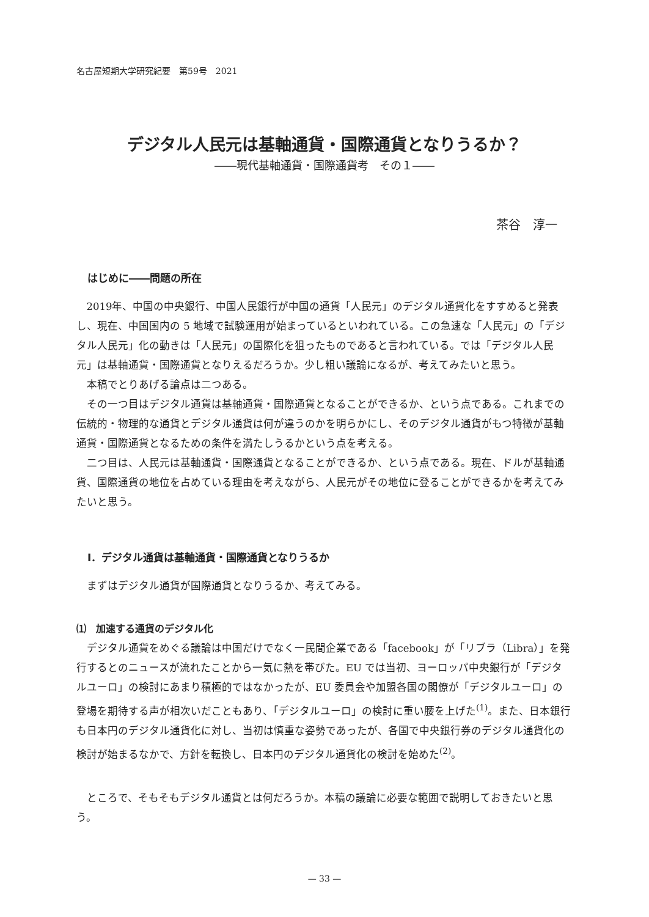名古屋短期大学研究紀要　第59号　2021
デジタル人民元は基軸通貨・国際通貨となりうるか？
――現代基軸通貨・国際通貨考　その１――
茶谷　淳一
はじめに――問題の所在
2019年、中国の中央銀行、中国人民銀行が中国の通貨「人民元」のデジタル通貨化をすすめると発表し、現在、中国国内の 5 地域で試験運用が始まっているといわれている。この急速な「人民元」の「デジタル人民元」化の動きは「人民元」の国際化を狙ったものであると言われている。では「デジタル人民元」は基軸通貨・国際通貨となりえるだろうか。少し粗い議論になるが、考えてみたいと思う。
本稿でとりあげる論点は二つある。
その一つ目はデジタル通貨は基軸通貨・国際通貨となることができるか、という点である。これまでの伝統的・物理的な通貨とデジタル通貨は何が違うのかを明らかにし、そのデジタル通貨がもつ特徴が基軸通貨・国際通貨となるための条件を満たしうるかという点を考える。
二つ目は、人民元は基軸通貨・国際通貨となることができるか、という点である。現在、ドルが基軸通貨、国際通貨の地位を占めている理由を考えながら、人民元がその地位に登ることができるかを考えてみたいと思う。
Ⅰ．デジタル通貨は基軸通貨・国際通貨となりうるか
まずはデジタル通貨が国際通貨となりうるか、考えてみる。
⑴　加速する通貨のデジタル化
デジタル通貨をめぐる議論は中国だけでなく一民間企業である「facebook」が「リブラ（Libra）」を発行するとのニュースが流れたことから一気に熱を帯びた。EU では当初、ヨーロッパ中央銀行が「デジタルユーロ」の検討にあまり積極的ではなかったが、EU 委員会や加盟各国の閣僚が「デジタルユーロ」の登場を期待する声が相次いだこともあり、「デジタルユーロ」の検討に重い腰を上げた<sup>(1)</sup>。また、日本銀行も日本円のデジタル通貨化に対し、当初は慎重な姿勢であったが、各国で中央銀行券のデジタル通貨化の検討が始まるなかで、方針を転換し、日本円のデジタル通貨化の検討を始めた<sup>(2)</sup>。
ところで、そもそもデジタル通貨とは何だろうか。本稿の議論に必要な範囲で説明しておきたいと思う。
— 33 —